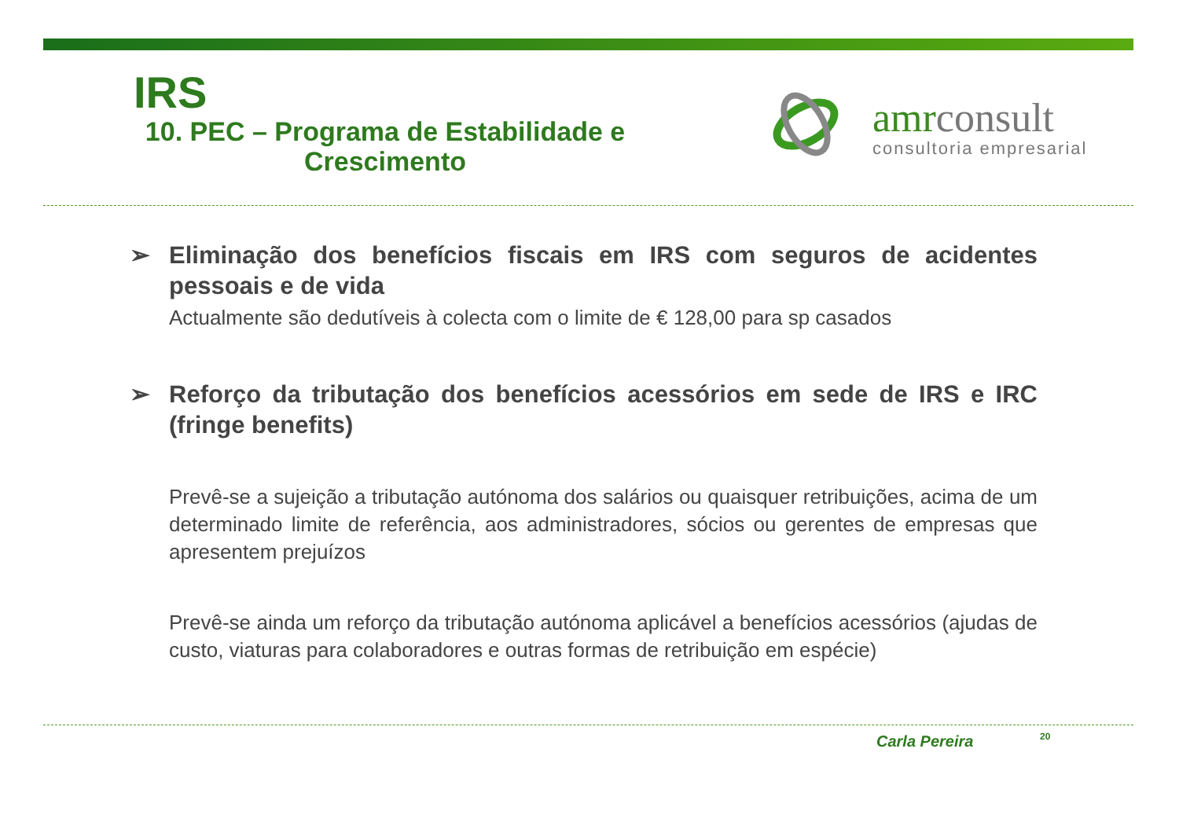IRS
10. PEC – Programa de Estabilidade e Crescimento
amrconsult
consultoria empresarial
➢ Eliminação dos benefícios fiscais em IRS com seguros de acidentes pessoais e de vida
Actualmente são dedutíveis à colecta com o limite de € 128,00 para sp casados
➢ Reforço da tributação dos benefícios acessórios em sede de IRS e IRC (fringe benefits)
Prevê-se a sujeição a tributação autónoma dos salários ou quaisquer retribuições, acima de um determinado limite de referência, aos administradores, sócios ou gerentes de empresas que apresentem prejuízos
Prevê-se ainda um reforço da tributação autónoma aplicável a benefícios acessórios (ajudas de custo, viaturas para colaboradores e outras formas de retribuição em espécie)
Carla Pereira 20